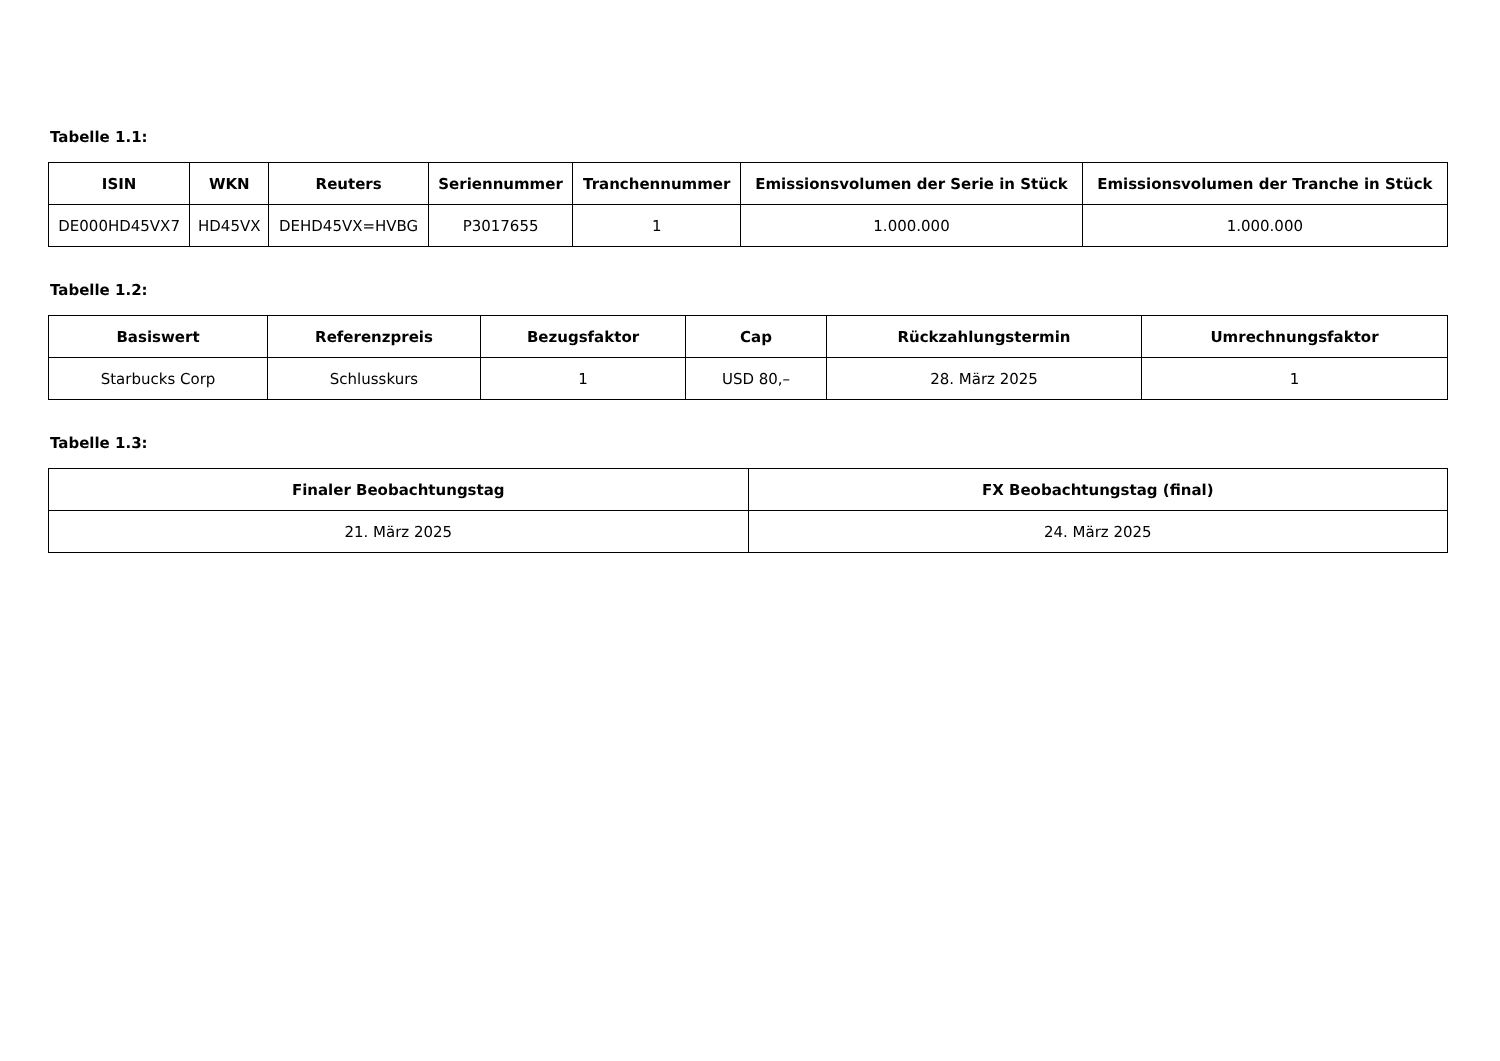Tabelle 1.1:
| ISIN | WKN | Reuters | Seriennummer | Tranchennummer | Emissionsvolumen der Serie in Stück | Emissionsvolumen der Tranche in Stück |
| --- | --- | --- | --- | --- | --- | --- |
| DE000HD45VX7 | HD45VX | DEHD45VX=HVBG | P3017655 | 1 | 1.000.000 | 1.000.000 |
Tabelle 1.2:
| Basiswert | Referenzpreis | Bezugsfaktor | Cap | Rückzahlungstermin | Umrechnungsfaktor |
| --- | --- | --- | --- | --- | --- |
| Starbucks Corp | Schlusskurs | 1 | USD 80,– | 28. März 2025 | 1 |
Tabelle 1.3:
| Finaler Beobachtungstag | FX Beobachtungstag (final) |
| --- | --- |
| 21. März 2025 | 24. März 2025 |